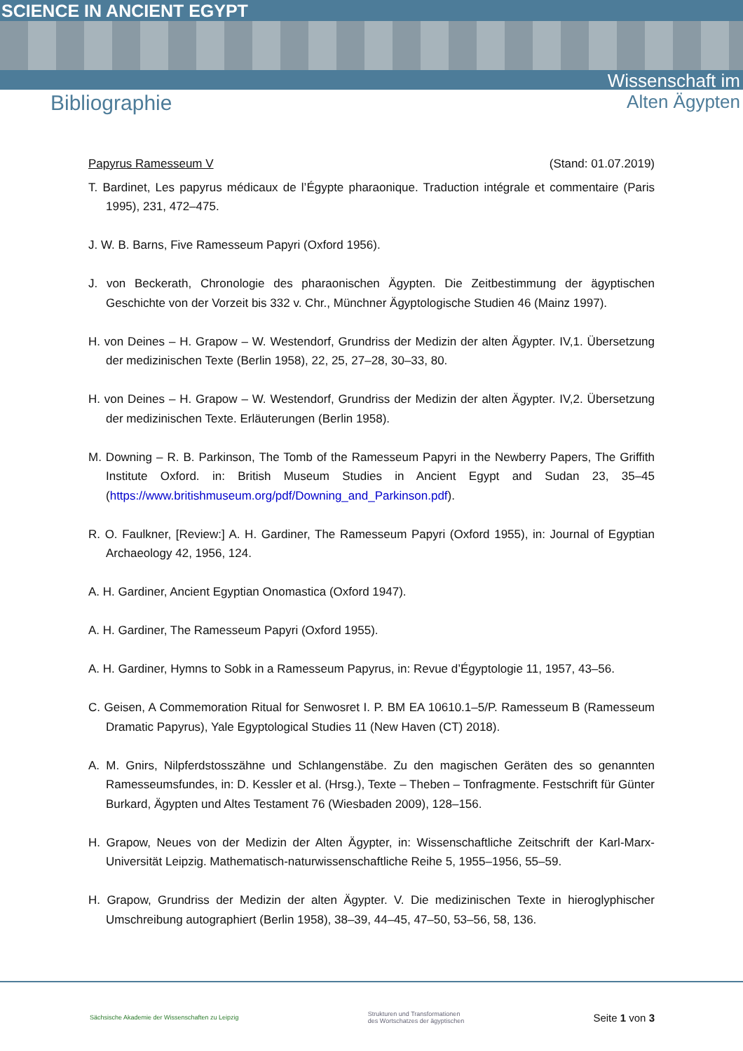SCIENCE IN ANCIENT EGYPT
Bibliographie
Wissenschaft im
Alten Ägypten
Papyrus Ramesseum V (Stand: 01.07.2019)
T. Bardinet, Les papyrus médicaux de l’Égypte pharaonique. Traduction intégrale et commentaire (Paris 1995), 231, 472–475.
J. W. B. Barns, Five Ramesseum Papyri (Oxford 1956).
J. von Beckerath, Chronologie des pharaonischen Ägypten. Die Zeitbestimmung der ägyptischen Geschichte von der Vorzeit bis 332 v. Chr., Münchner Ägyptologische Studien 46 (Mainz 1997).
H. von Deines – H. Grapow – W. Westendorf, Grundriss der Medizin der alten Ägypter. IV,1. Übersetzung der medizinischen Texte (Berlin 1958), 22, 25, 27–28, 30–33, 80.
H. von Deines – H. Grapow – W. Westendorf, Grundriss der Medizin der alten Ägypter. IV,2. Übersetzung der medizinischen Texte. Erläuterungen (Berlin 1958).
M. Downing – R. B. Parkinson, The Tomb of the Ramesseum Papyri in the Newberry Papers, The Griffith Institute Oxford. in: British Museum Studies in Ancient Egypt and Sudan 23, 35–45 (https://www.britishmuseum.org/pdf/Downing_and_Parkinson.pdf).
R. O. Faulkner, [Review:] A. H. Gardiner, The Ramesseum Papyri (Oxford 1955), in: Journal of Egyptian Archaeology 42, 1956, 124.
A. H. Gardiner, Ancient Egyptian Onomastica (Oxford 1947).
A. H. Gardiner, The Ramesseum Papyri (Oxford 1955).
A. H. Gardiner, Hymns to Sobk in a Ramesseum Papyrus, in: Revue d’Égyptologie 11, 1957, 43–56.
C. Geisen, A Commemoration Ritual for Senwosret I. P. BM EA 10610.1–5/P. Ramesseum B (Ramesseum Dramatic Papyrus), Yale Egyptological Studies 11 (New Haven (CT) 2018).
A. M. Gnirs, Nilpferdstosszähne und Schlangenstäbe. Zu den magischen Geräten des so genannten Ramesseumsfundes, in: D. Kessler et al. (Hrsg.), Texte – Theben – Tonfragmente. Festschrift für Günter Burkard, Ägypten und Altes Testament 76 (Wiesbaden 2009), 128–156.
H. Grapow, Neues von der Medizin der Alten Ägypter, in: Wissenschaftliche Zeitschrift der Karl-Marx-Universität Leipzig. Mathematisch-naturwissenschaftliche Reihe 5, 1955–1956, 55–59.
H. Grapow, Grundriss der Medizin der alten Ägypter. V. Die medizinischen Texte in hieroglyphischer Umschreibung autographiert (Berlin 1958), 38–39, 44–45, 47–50, 53–56, 58, 136.
Sächsische Akademie der Wissenschaften zu Leipzig Strukturen und Transformationen
des Wortschatzes der ägyptischen Seite 1 von 3